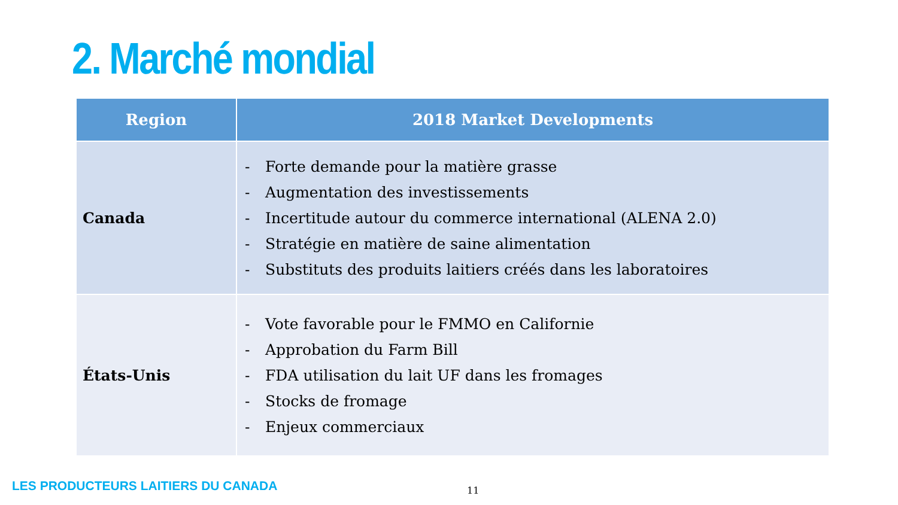2. Marché mondial
| Region | 2018 Market Developments |
| --- | --- |
| Canada | - Forte demande pour la matière grasse - Augmentation des investissements - Incertitude autour du commerce international (ALENA 2.0) - Stratégie en matière de saine alimentation - Substituts des produits laitiers créés dans les laboratoires |
| États-Unis | - Vote favorable pour le FMMO en Californie - Approbation du Farm Bill - FDA utilisation du lait UF dans les fromages - Stocks de fromage - Enjeux commerciaux |
LES PRODUCTEURS LAITIERS DU CANADA
11